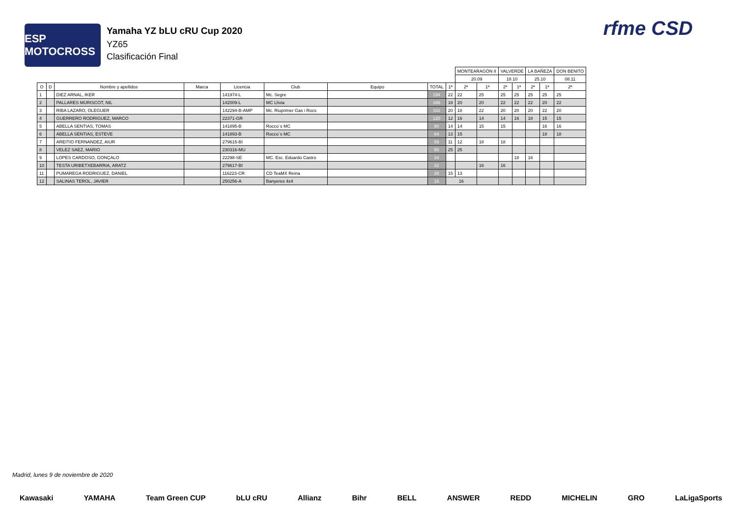ESP MOTOCROSS
Yamaha YZ bLU cRU Cup 2020
YZ65
Clasificación Final
rfme CSD
| | | | | | | | | | MONTEARAGÓN II | | VALVERDE | | LA BAÑEZA | | DON BENITO | |
| | | | | | | | | | 20.09 | | 18.10 | | 25.10 | | 08.11 | |
| O | D | Nombre y apellidos | Marca | Licencia | Club | Equipo | TOTAL | | 1ª | 2ª | 1ª | 2ª | 1ª | 2ª | 1ª | 2ª |
| 1 | | DIEZ ARNAL, IKER | | 141974-L | Mc. Segre | | 194 | 22 | 22 | 25 | 25 | 25 | 25 | 25 | 25 | |
| 2 | | PALLARES MURISCOT, NIL | | 142009-L | MC Llívia | | 166 | 18 | 20 | 20 | 22 | 22 | 22 | 20 | 22 | |
| 3 | | RIBA LAZARO, OLEGUER | | 142294-B-AMP | Mc. Riuprimer Gas i Rocs | | 162 | 20 | 18 | 22 | 20 | 20 | 20 | 22 | 20 | |
| 4 | | GUERRERO RODRIGUEZ, MARCO | | 22371-GR | | | 120 | 12 | 16 | 14 | 14 | 16 | 18 | 15 | 15 | |
| 5 | | ABELLA SENTIAS, TOMAS | | 141895-B | Rocco´s MC | | 90 | 14 | 14 | 15 | 15 | | | 16 | 16 | |
| 6 | | ABELLA SENTIAS, ESTEVE | | 141893-B | Rocco´s MC | | 64 | 13 | 15 | | | | | 18 | 18 | |
| 7 | | AREITIO FERNANDEZ, AIUR | | 279615-BI | | | 59 | 11 | 12 | 18 | 18 | | | | | |
| 8 | | VELEZ SAEZ, MARIO | | 230316-MU | | | 50 | 25 | 25 | | | | | | | |
| 9 | | LOPES CARDOSO, GONÇALO | | 22298-SE | MC. Esc. Eduardo Castro | | 34 | | | | | 18 | 16 | | | |
| 10 | | TESTA URIBETXEBARRIA, ARATZ | | 279617-BI | | | 32 | | | 16 | 16 | | | | | |
| 11 | | PUMAREGA RODRIGUEZ, DANIEL | | 116223-CR | CD TeaMX Reina | | 28 | 15 | 13 | | | | | | | |
| 12 | | SALINAS TEROL, JAVIER | | 250256-A | Banyeres 4x4 | | 16 | 16 | | | | | | | | |
Madrid, lunes 9 de noviembre de 2020
Kawasaki YAMAHA Team Green CUP bLU cRU Allianz Bihr BELL ANSWER REDD MICHELIN GRO LaLigaSports